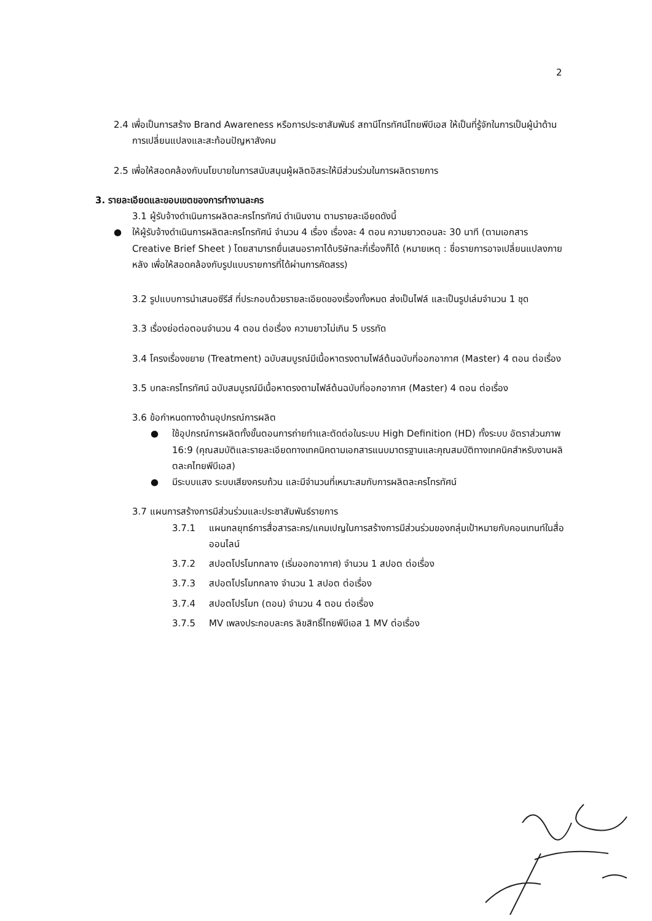2
2.4 เพื่อเป็นการสร้าง Brand Awareness หรือการประชาสัมพันธ์ สถานีโทรทัศน์ไทยพีบีเอส ให้เป็นที่รู้จักในการเป็นผู้นำด้านการเปลี่ยนแปลงและสะท้อนปัญหาสังคม
2.5 เพื่อให้สอดคล้องกับนโยบายในการสนับสนุนผู้ผลิตอิสระให้มีส่วนร่วมในการผลิตรายการ
3. รายละเอียดและขอบเขตของการทำงานละคร
3.1 ผู้รับจ้างดำเนินการผลิตละครโทรทัศน์ ดำเนินงาน ตามรายละเอียดดังนี้
● ให้ผู้รับจ้างดำเนินการผลิตละครโทรทัศน์ จำนวน 4 เรื่อง เรื่องละ 4 ตอน ความยาวตอนละ 30 นาที (ตามเอกสาร Creative Brief Sheet ) โดยสามารถยื่นเสนอราคาได้บริษัทละกี่เรื่องก็ได้ (หมายเหตุ : ชื่อรายการอาจเปลี่ยนแปลงภายหลัง เพื่อให้สอดคล้องกับรูปแบบรายการที่ได้ผ่านการคัดสรร)
3.2 รูปแบบการนำเสนอซีรีส์ ที่ประกอบด้วยรายละเอียดของเรื่องทั้งหมด ส่งเป็นไฟล์ และเป็นรูปเล่มจำนวน 1 ชุด
3.3 เรื่องย่อต่อตอนจำนวน 4 ตอน ต่อเรื่อง ความยาวไม่เกิน 5 บรรทัด
3.4 โครงเรื่องขยาย (Treatment) ฉบับสมบูรณ์มีเนื้อหาตรงตามไฟล์ต้นฉบับที่ออกอากาศ (Master) 4 ตอน ต่อเรื่อง
3.5 บทละครโทรทัศน์ ฉบับสมบูรณ์มีเนื้อหาตรงตามไฟล์ต้นฉบับที่ออกอากาศ (Master) 4 ตอน ต่อเรื่อง
3.6 ข้อกำหนดทางด้านอุปกรณ์การผลิต
● ใช้อุปกรณ์การผลิตทั้งขั้นตอนการถ่ายทำและตัดต่อในระบบ High Definition (HD) ทั้งระบบ อัตราส่วนภาพ 16:9 (คุณสมบัติและรายละเอียดทางเทคนิคตามเอกสารแนบมาตรฐานและคุณสมบัติทางเทคนิคสำหรับงานผลิตละคไทยพีบีเอส)
● มีระบบแสง ระบบเสียงครบถ้วน และมีจำนวนที่เหมาะสมกับการผลิตละครโทรทัศน์
3.7 แผนการสร้างการมีส่วนร่วมและประชาสัมพันธ์รายการ
3.7.1 แผนกลยุทธ์การสื่อสารละคร/แคมเปญในการสร้างการมีส่วนร่วมของกลุ่มเป้าหมายกับคอนเทนท์ในสื่อออนไลน์
3.7.2 สปอตโปรโมทกลาง (เริ่มออกอากาศ) จำนวน 1 สปอต ต่อเรื่อง
3.7.3 สปอตโปรโมทกลาง จำนวน 1 สปอต ต่อเรื่อง
3.7.4 สปอตโปรโมท (ตอน) จำนวน 4 ตอน ต่อเรื่อง
3.7.5 MV เพลงประกอบละคร ลิขสิทธิ์ไทยพีบีเอส 1 MV ต่อเรื่อง